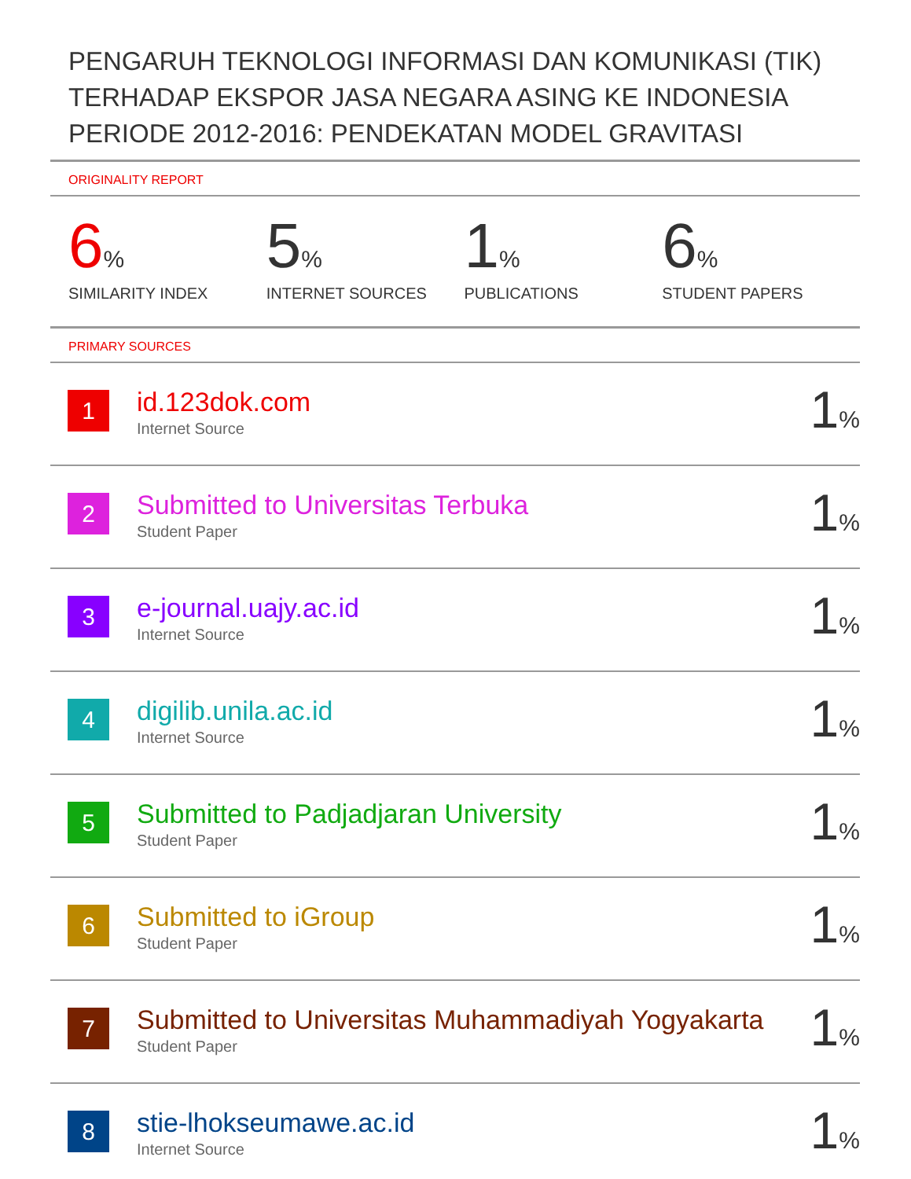PENGARUH TEKNOLOGI INFORMASI DAN KOMUNIKASI (TIK) TERHADAP EKSPOR JASA NEGARA ASING KE INDONESIA PERIODE 2012-2016: PENDEKATAN MODEL GRAVITASI
ORIGINALITY REPORT
6%
SIMILARITY INDEX
5%
INTERNET SOURCES
1%
PUBLICATIONS
6%
STUDENT PAPERS
PRIMARY SOURCES
| 1 | id.123dok.com Internet Source | 1 % |
| 2 | Submitted to Universitas Terbuka Student Paper | 1 % |
| 3 | e-journal.uajy.ac.id Internet Source | 1 % |
| 4 | digilib.unila.ac.id Internet Source | 1 % |
| 5 | Submitted to Padjadjaran University Student Paper | 1 % |
| 6 | Submitted to iGroup Student Paper | 1 % |
| 7 | Submitted to Universitas Muhammadiyah Yogyakarta Student Paper | 1 % |
| 8 | stie-lhokseumawe.ac.id Internet Source | 1 % |